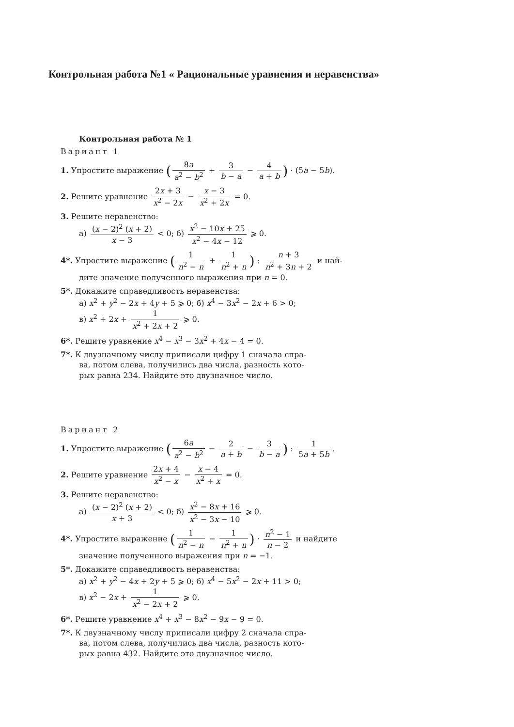Контрольная работа №1 « Рациональные уравнения и неравенства»
Контрольная работа № 1
Вариант 1
1. Упростите выражение (8a a<sup>2</sup> − b<sup>2</sup> + 3 b − a − 4 a + b) · (5a − 5b).
2. Решите уравнение 2x + 3 x<sup>2</sup> − 2x − x − 3 x<sup>2</sup> + 2x = 0.
3. Решите неравенство:
а) (x − 2)<sup>2</sup> (x + 2) x − 3 < 0; б) x<sup>2</sup> − 10x + 25 x<sup>2</sup> − 4x − 12 ⩾ 0.
4*. Упростите выражение (1 n<sup>2</sup> − n + 1 n<sup>2</sup> + n) : n + 3 n<sup>2</sup> + 3n + 2 и най-
дите значение полученного выражения при n = 0.
5*. Докажите справедливость неравенства:
а) x<sup>2</sup> + y<sup>2</sup> − 2x + 4y + 5 ⩾ 0; б) x<sup>4</sup> − 3x<sup>2</sup> − 2x + 6 > 0;
в) x<sup>2</sup> + 2x + 1 x<sup>2</sup> + 2x + 2 ⩾ 0.
6*. Решите уравнение x<sup>4</sup> − x<sup>3</sup> − 3x<sup>2</sup> + 4x − 4 = 0.
7*. К двузначному числу приписали цифру 1 сначала спра-
ва, потом слева, получились два числа, разность кото-
рых равна 234. Найдите это двузначное число.
Вариант 2
1. Упростите выражение (6a a<sup>2</sup> − b<sup>2</sup> − 2 a + b − 3 b − a) : 1 5a + 5b.
2. Решите уравнение 2x + 4 x<sup>2</sup> − x − x − 4 x<sup>2</sup> + x = 0.
3. Решите неравенство:
а) (x − 2)<sup>2</sup> (x + 2) x + 3 < 0; б) x<sup>2</sup> − 8x + 16 x<sup>2</sup> − 3x − 10 ⩾ 0.
4*. Упростите выражение (1 n<sup>2</sup> − n − 1 n<sup>2</sup> + n) · n<sup>2</sup> − 1 n − 2 и найдите
значение полученного выражения при n = −1.
5*. Докажите справедливость неравенства:
а) x<sup>2</sup> + y<sup>2</sup> − 4x + 2y + 5 ⩾ 0; б) x<sup>4</sup> − 5x<sup>2</sup> − 2x + 11 > 0;
в) x<sup>2</sup> − 2x + 1 x<sup>2</sup> − 2x + 2 ⩾ 0.
6*. Решите уравнение x<sup>4</sup> + x<sup>3</sup> − 8x<sup>2</sup> − 9x − 9 = 0.
7*. К двузначному числу приписали цифру 2 сначала спра-
ва, потом слева, получились два числа, разность кото-
рых равна 432. Найдите это двузначное число.